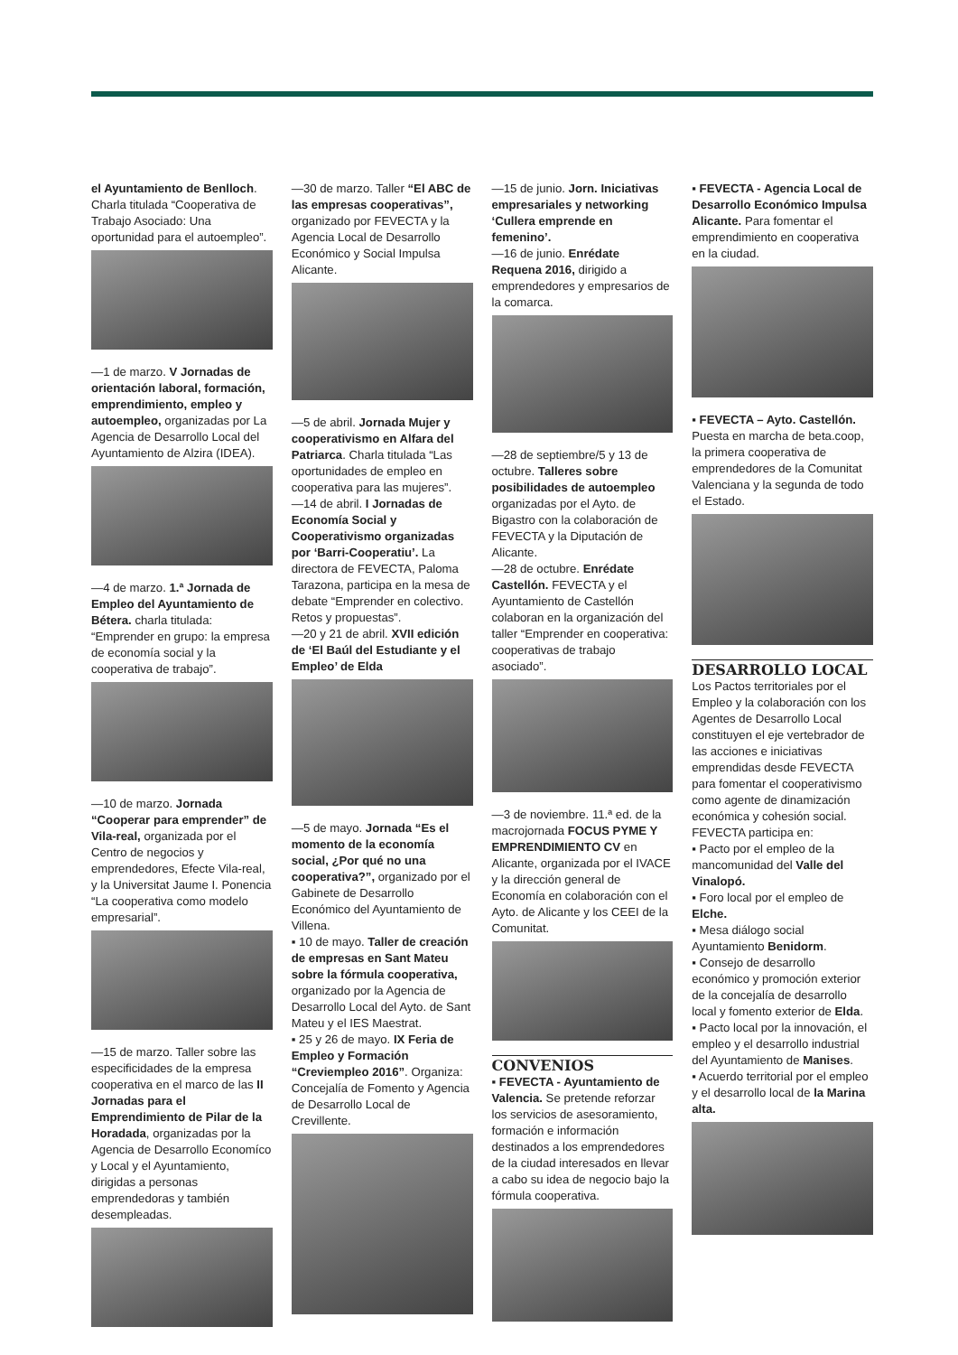el Ayuntamiento de Benlloch. Charla titulada “Cooperativa de Trabajo Asociado: Una oportunidad para el autoempleo”.
—1 de marzo. V Jornadas de orientación laboral, formación, emprendimiento, empleo y autoempleo, organizadas por La Agencia de Desarrollo Local del Ayuntamiento de Alzira (IDEA).
—4 de marzo. 1.ª Jornada de Empleo del Ayuntamiento de Bétera. charla titulada: “Emprender en grupo: la empresa de economía social y la cooperativa de trabajo”.
—10 de marzo. Jornada “Cooperar para emprender” de Vila-real, organizada por el Centro de negocios y emprendedores, Efecte Vila-real, y la Universitat Jaume I. Ponencia “La cooperativa como modelo empresarial”.
—15 de marzo. Taller sobre las especificidades de la empresa cooperativa en el marco de las II Jornadas para el Emprendimiento de Pilar de la Horadada, organizadas por la Agencia de Desarrollo Economíco y Local y el Ayuntamiento, dirigidas a personas emprendedoras y también desempleadas.
—30 de marzo. Taller “El ABC de las empresas cooperativas”, organizado por FEVECTA y la Agencia Local de Desarrollo Económico y Social Impulsa Alicante.
—5 de abril. Jornada Mujer y cooperativismo en Alfara del Patriarca. Charla titulada “Las oportunidades de empleo en cooperativa para las mujeres”.
—14 de abril. I Jornadas de Economía Social y Cooperativismo organizadas por ‘Barri-Cooperatiu’. La directora de FEVECTA, Paloma Tarazona, participa en la mesa de debate “Emprender en colectivo. Retos y propuestas”.
—20 y 21 de abril. XVII edición de ‘El Baúl del Estudiante y el Empleo’ de Elda
—5 de mayo. Jornada “Es el momento de la economía social, ¿Por qué no una cooperativa?”, organizado por el Gabinete de Desarrollo Económico del Ayuntamiento de Villena.
▪ 10 de mayo. Taller de creación de empresas en Sant Mateu sobre la fórmula cooperativa, organizado por la Agencia de Desarrollo Local del Ayto. de Sant Mateu y el IES Maestrat.
▪ 25 y 26 de mayo. IX Feria de Empleo y Formación “Creviempleo 2016”. Organiza: Concejalía de Fomento y Agencia de Desarrollo Local de Crevillente.
—15 de junio. Jorn. Iniciativas empresariales y networking ‘Cullera emprende en femenino’.
—16 de junio. Enrédate Requena 2016, dirigido a emprendedores y empresarios de la comarca.
—28 de septiembre/5 y 13 de octubre. Talleres sobre posibilidades de autoempleo organizadas por el Ayto. de Bigastro con la colaboración de FEVECTA y la Diputación de Alicante.
—28 de octubre. Enrédate Castellón. FEVECTA y el Ayuntamiento de Castellón colaboran en la organización del taller “Emprender en cooperativa: cooperativas de trabajo asociado”.
—3 de noviembre. 11.ª ed. de la macrojornada FOCUS PYME Y EMPRENDIMIENTO CV en Alicante, organizada por el IVACE y la dirección general de Economía en colaboración con el Ayto. de Alicante y los CEEI de la Comunitat.
CONVENIOS
▪ FEVECTA - Ayuntamiento de Valencia. Se pretende reforzar los servicios de asesoramiento, formación e información destinados a los emprendedores de la ciudad interesados en llevar a cabo su idea de negocio bajo la fórmula cooperativa.
▪ FEVECTA - Agencia Local de Desarrollo Económico Impulsa Alicante. Para fomentar el emprendimiento en cooperativa en la ciudad.
▪ FEVECTA – Ayto. Castellón. Puesta en marcha de beta.coop, la primera cooperativa de emprendedores de la Comunitat Valenciana y la segunda de todo el Estado.
DESARROLLO LOCAL
Los Pactos territoriales por el Empleo y la colaboración con los Agentes de Desarrollo Local constituyen el eje vertebrador de las acciones e iniciativas emprendidas desde FEVECTA para fomentar el cooperativismo como agente de dinamización económica y cohesión social.
FEVECTA participa en:
▪ Pacto por el empleo de la mancomunidad del Valle del Vinalopó.
▪ Foro local por el empleo de Elche.
▪ Mesa diálogo social Ayuntamiento Benidorm.
▪ Consejo de desarrollo económico y promoción exterior de la concejalía de desarrollo local y fomento exterior de Elda.
▪ Pacto local por la innovación, el empleo y el desarrollo industrial del Ayuntamiento de Manises.
▪ Acuerdo territorial por el empleo y el desarrollo local de la Marina alta.